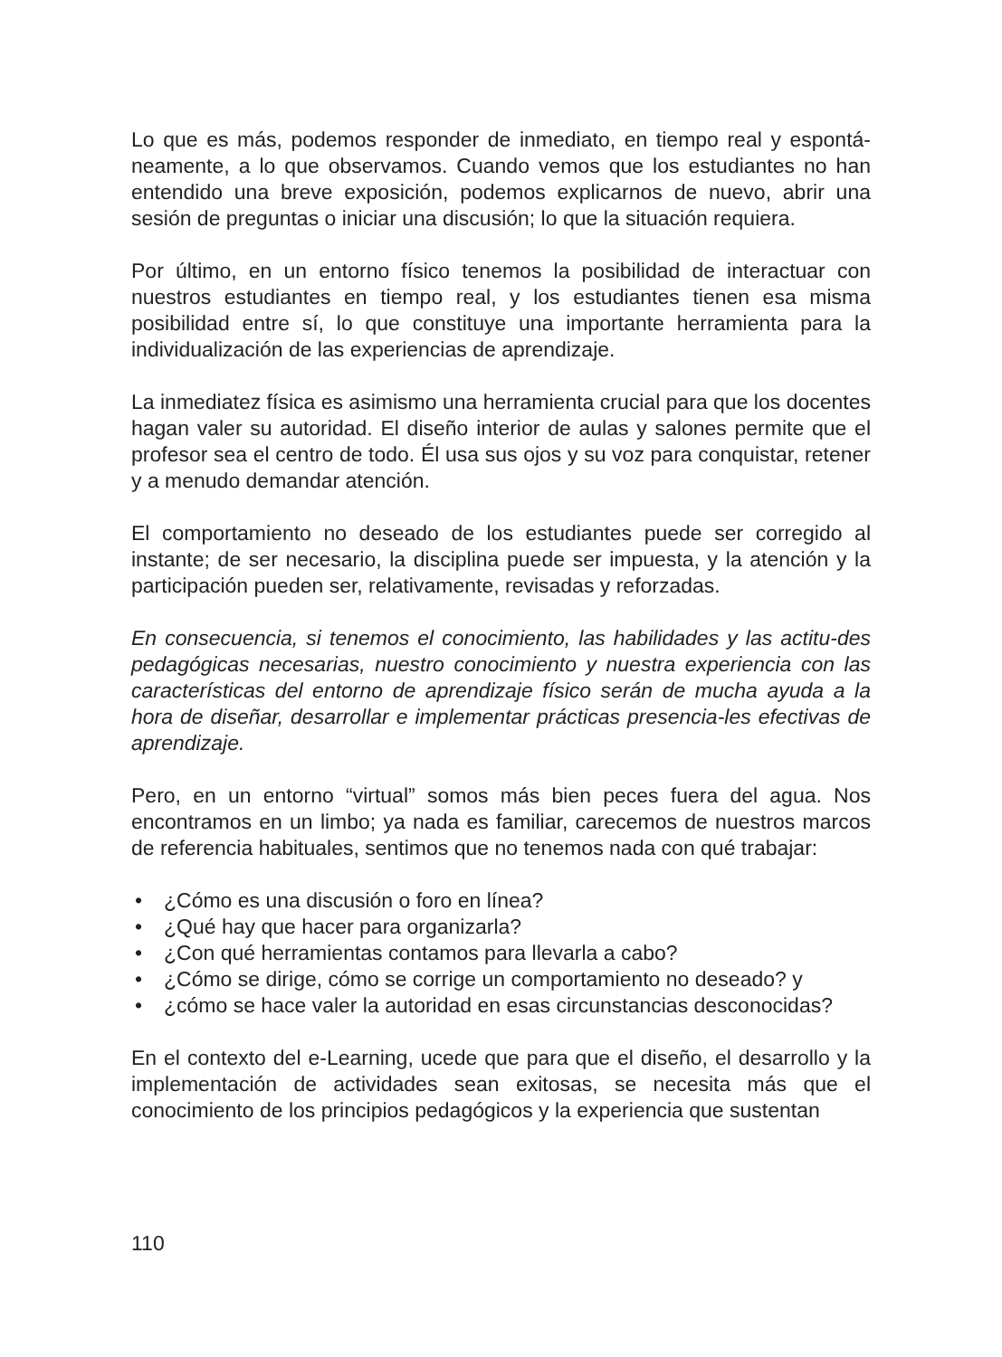Lo que es más, podemos responder de inmediato, en tiempo real y espontá-neamente, a lo que observamos. Cuando vemos que los estudiantes no han entendido una breve exposición, podemos explicarnos de nuevo, abrir una sesión de preguntas o iniciar una discusión; lo que la situación requiera.
Por último, en un entorno físico tenemos la posibilidad de interactuar con nuestros estudiantes en tiempo real, y los estudiantes tienen esa misma posibilidad entre sí, lo que constituye una importante herramienta para la individualización de las experiencias de aprendizaje.
La inmediatez física es asimismo una herramienta crucial para que los docentes hagan valer su autoridad. El diseño interior de aulas y salones permite que el profesor sea el centro de todo. Él usa sus ojos y su voz para conquistar, retener y a menudo demandar atención.
El comportamiento no deseado de los estudiantes puede ser corregido al instante; de ser necesario, la disciplina puede ser impuesta, y la atención y la participación pueden ser, relativamente, revisadas y reforzadas.
En consecuencia, si tenemos el conocimiento, las habilidades y las actitu-des pedagógicas necesarias, nuestro conocimiento y nuestra experiencia con las características del entorno de aprendizaje físico serán de mucha ayuda a la hora de diseñar, desarrollar e implementar prácticas presencia-les efectivas de aprendizaje.
Pero, en un entorno “virtual” somos más bien peces fuera del agua. Nos encontramos en un limbo; ya nada es familiar, carecemos de nuestros marcos de referencia habituales, sentimos que no tenemos nada con qué trabajar:
• ¿Cómo es una discusión o foro en línea?
• ¿Qué hay que hacer para organizarla?
• ¿Con qué herramientas contamos para llevarla a cabo?
• ¿Cómo se dirige, cómo se corrige un comportamiento no deseado? y
• ¿cómo se hace valer la autoridad en esas circunstancias desconocidas?
En el contexto del e-Learning, ucede que para que el diseño, el desarrollo y la implementación de actividades sean exitosas, se necesita más que el conocimiento de los principios pedagógicos y la experiencia que sustentan
110